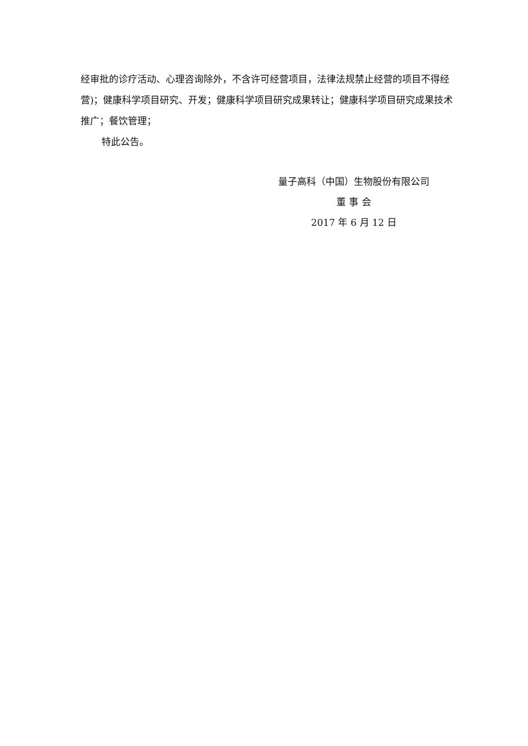经审批的诊疗活动、心理咨询除外，不含许可经营项目，法律法规禁止经营的项目不得经营)；健康科学项目研究、开发；健康科学项目研究成果转让；健康科学项目研究成果技术推广；餐饮管理；
特此公告。
量子高科（中国）生物股份有限公司
董 事 会
2017 年 6 月 12 日